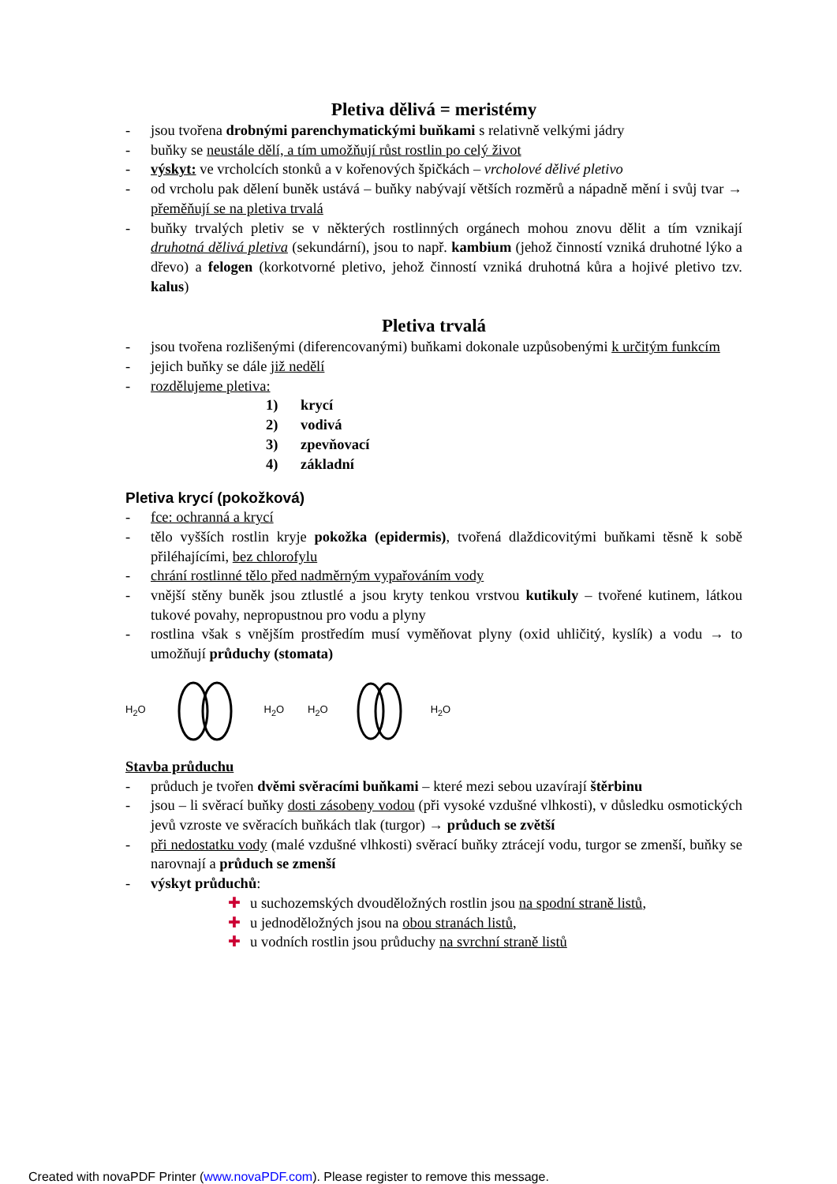Pletiva dělivá = meristémy
- jsou tvořena drobnými parenchymatickými buňkami s relativně velkými jádry
- buňky se neustále dělí, a tím umožňují růst rostlin po celý život
- výskyt: ve vrcholcích stonků a v kořenových špičkách – vrcholové dělivé pletivo
- od vrcholu pak dělení buněk ustává – buňky nabývají větších rozměrů a nápadně mění i svůj tvar → přeměňují se na pletiva trvalá
- buňky trvalých pletiv se v některých rostlinných orgánech mohou znovu dělit a tím vznikají druhotná dělivá pletiva (sekundární), jsou to např. kambium (jehož činností vzniká druhotné lýko a dřevo) a felogen (korkotvorné pletivo, jehož činností vzniká druhotná kůra a hojivé pletivo tzv. kalus)
Pletiva trvalá
- jsou tvořena rozlišenými (diferencovanými) buňkami dokonale uzpůsobenými k určitým funkcím
- jejich buňky se dále již nedělí
- rozdělujeme pletiva:
1) krycí
2) vodivá
3) zpevňovací
4) základní
Pletiva krycí (pokožková)
- fce: ochranná a krycí
- tělo vyšších rostlin kryje pokožka (epidermis), tvořená dlaždicovitými buňkami těsně k sobě přiléhajícími, bez chlorofylu
- chrání rostlinné tělo před nadměrným vypařováním vody
- vnější stěny buněk jsou ztlustlé a jsou kryty tenkou vrstvou kutikuly – tvořené kutinem, látkou tukové povahy, nepropustnou pro vodu a plyny
- rostlina však s vnějším prostředím musí vyměňovat plyny (oxid uhličitý, kyslík) a vodu → to umožňují průduchy (stomata)
H<sub>2</sub>O H<sub>2</sub>O H<sub>2</sub>O H<sub>2</sub>O
Stavba průduchu
- průduch je tvořen dvěmi svěracími buňkami – které mezi sebou uzavírají štěrbinu
- jsou – li svěrací buňky dosti zásobeny vodou (při vysoké vzdušné vlhkosti), v důsledku osmotických jevů vzroste ve svěracích buňkách tlak (turgor) → průduch se zvětší
- při nedostatku vody (malé vzdušné vlhkosti) svěrací buňky ztrácejí vodu, turgor se zmenší, buňky se narovnají a průduch se zmenší
- výskyt průduchů:
✚ u suchozemských dvouděložných rostlin jsou na spodní straně listů,
✚ u jednoděložných jsou na obou stranách listů,
✚ u vodních rostlin jsou průduchy na svrchní straně listů
Created with novaPDF Printer (www.novaPDF.com). Please register to remove this message.